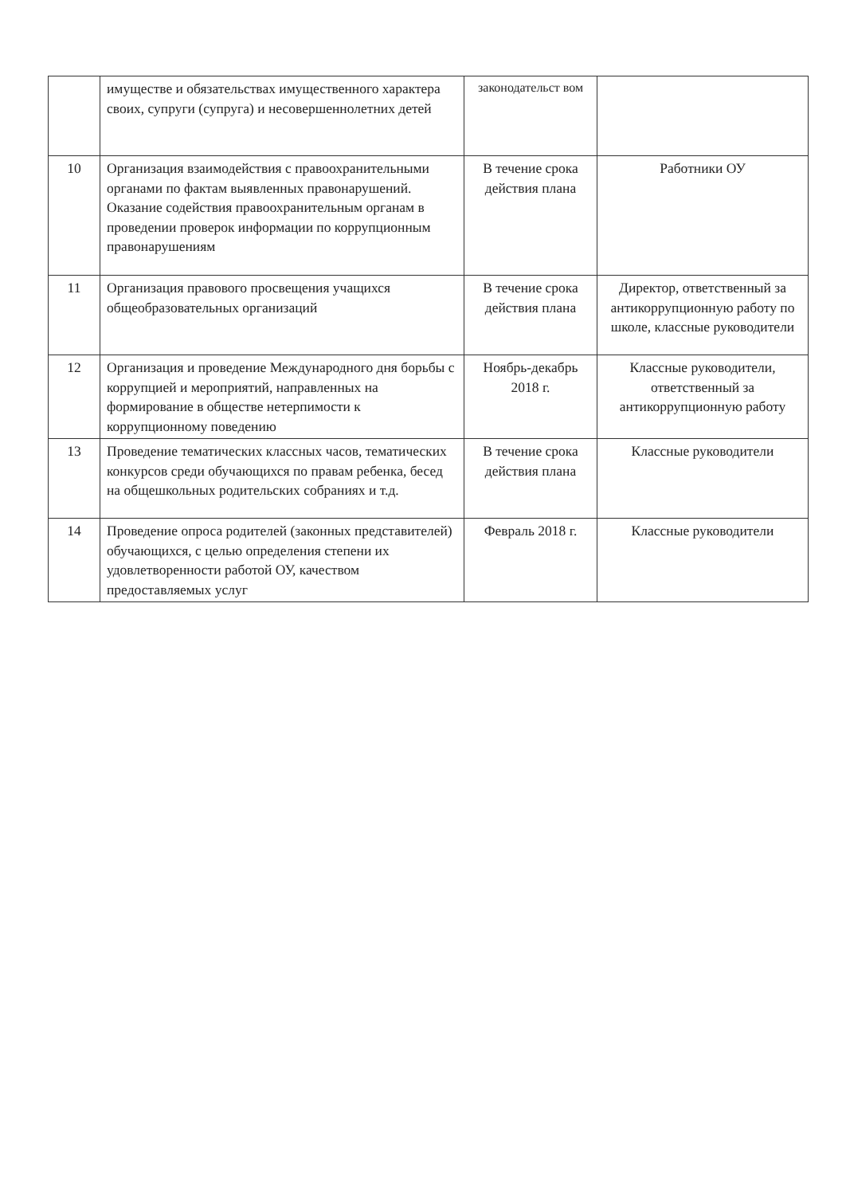| | имуществе и обязательствах имущественного характера своих, супруги (супруга) и несовершеннолетних детей | законодательст вом | |
| 10 | Организация взаимодействия с правоохранительными органами по фактам выявленных правонарушений. Оказание содействия правоохранительным органам в проведении проверок информации по коррупционным правонарушениям | В течение срока действия плана | Работники ОУ |
| 11 | Организация правового просвещения учащихся общеобразовательных организаций | В течение срока действия плана | Директор, ответственный за антикоррупционную работу по школе, классные руководители |
| 12 | Организация и проведение Международного дня борьбы с коррупцией и мероприятий, направленных на формирование в обществе нетерпимости к коррупционному поведению | Ноябрь-декабрь 2018 г. | Классные руководители, ответственный за антикоррупционную работу |
| 13 | Проведение тематических классных часов, тематических конкурсов среди обучающихся по правам ребенка, бесед на общешкольных родительских собраниях и т.д. | В течение срока действия плана | Классные руководители |
| 14 | Проведение опроса родителей (законных представителей) обучающихся, с целью определения степени их удовлетворенности работой ОУ, качеством предоставляемых услуг | Февраль 2018 г. | Классные руководители |